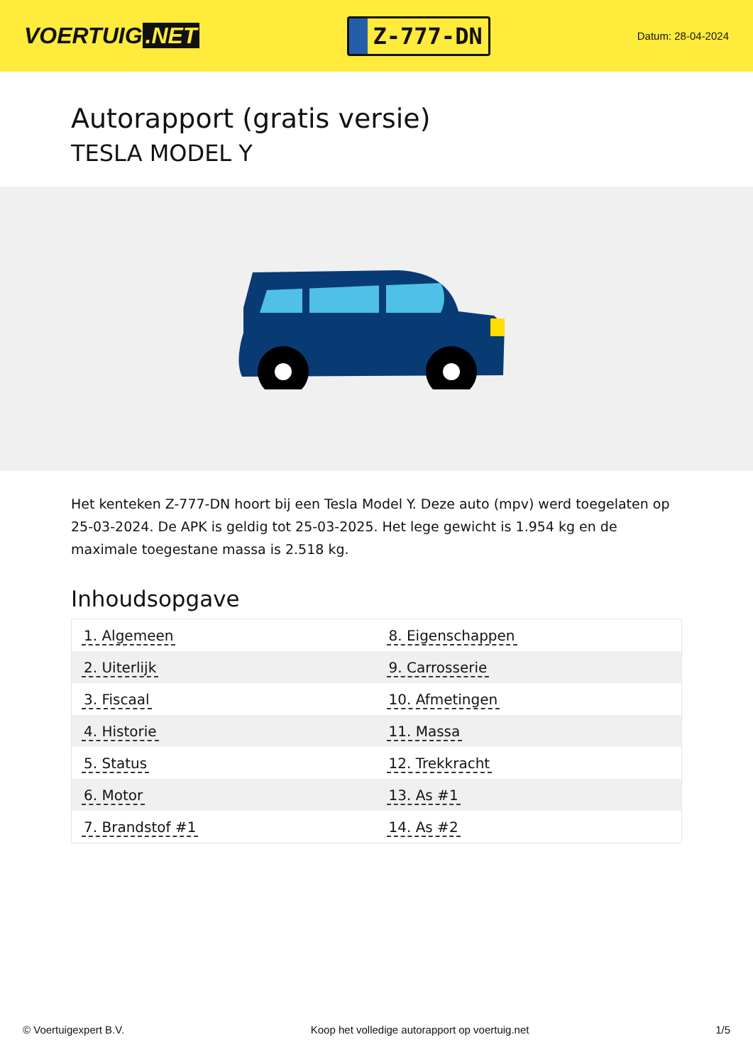VOERTUIG.NET
Z-777-DN
Datum: 28-04-2024
Autorapport (gratis versie)
TESLA MODEL Y
Het kenteken Z-777-DN hoort bij een Tesla Model Y. Deze auto (mpv) werd toegelaten op 25-03-2024. De APK is geldig tot 25-03-2025. Het lege gewicht is 1.954 kg en de maximale toegestane massa is 2.518 kg.
Inhoudsopgave
| 1. Algemeen | 8. Eigenschappen |
| 2. Uiterlijk | 9. Carrosserie |
| 3. Fiscaal | 10. Afmetingen |
| 4. Historie | 11. Massa |
| 5. Status | 12. Trekkracht |
| 6. Motor | 13. As #1 |
| 7. Brandstof #1 | 14. As #2 |
© Voertuigexpert B.V. Koop het volledige autorapport op voertuig.net 1/5